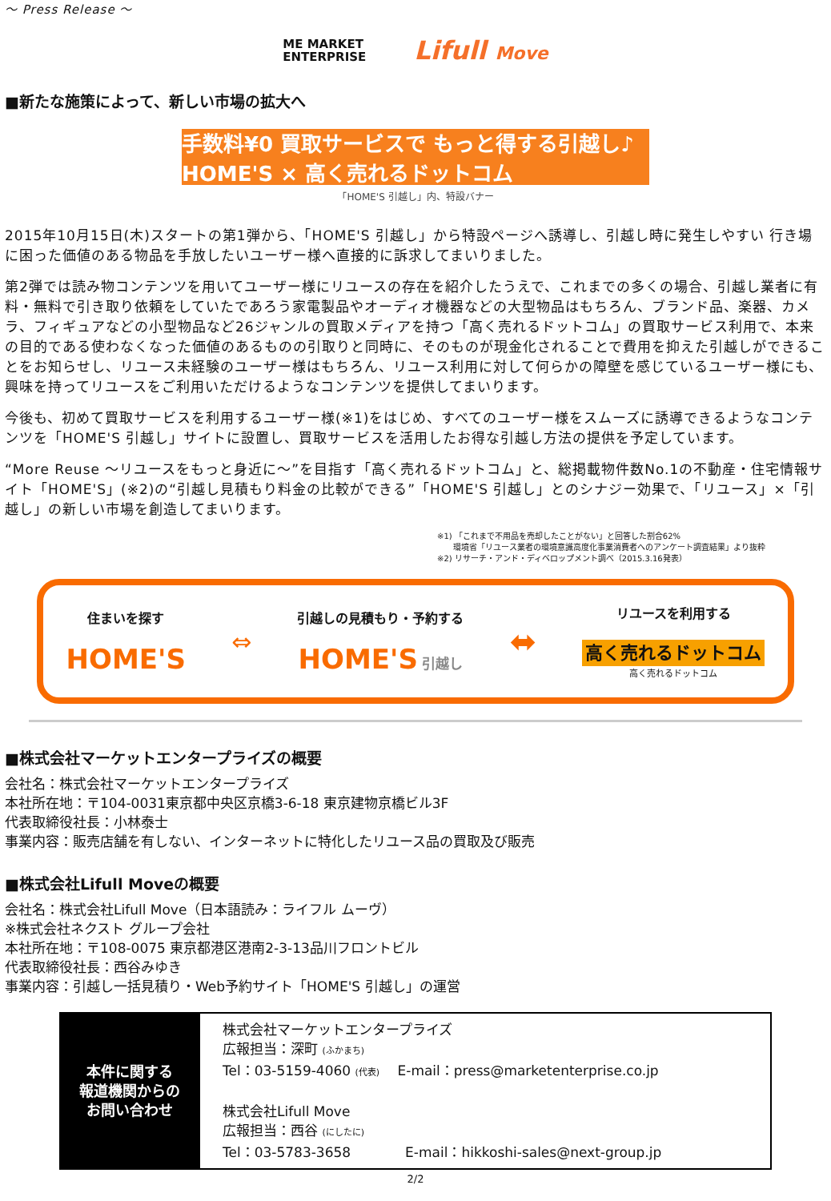～ Press Release ～
ME MARKET
ENTERPRISE
Lifull Move
■新たな施策によって、新しい市場の拡大へ
手数料¥0 買取サービスで もっと得する引越し♪ HOME'S × 高く売れるドットコム
「HOME'S 引越し」内、特設バナー
2015年10月15日(木)スタートの第1弾から、「HOME'S 引越し」から特設ページへ誘導し、引越し時に発生しやすい 行き場に困った価値のある物品を手放したいユーザー様へ直接的に訴求してまいりました。
第2弾では読み物コンテンツを用いてユーザー様にリユースの存在を紹介したうえで、これまでの多くの場合、引越し業者に有料・無料で引き取り依頼をしていたであろう家電製品やオーディオ機器などの大型物品はもちろん、ブランド品、楽器、カメラ、フィギュアなどの小型物品など26ジャンルの買取メディアを持つ「高く売れるドットコム」の買取サービス利用で、本来の目的である使わなくなった価値のあるものの引取りと同時に、そのものが現金化されることで費用を抑えた引越しができることをお知らせし、リユース未経験のユーザー様はもちろん、リユース利用に対して何らかの障壁を感じているユーザー様にも、興味を持ってリユースをご利用いただけるようなコンテンツを提供してまいります。
今後も、初めて買取サービスを利用するユーザー様(※1)をはじめ、すべてのユーザー様をスムーズに誘導できるようなコンテンツを「HOME'S 引越し」サイトに設置し、買取サービスを活用したお得な引越し方法の提供を予定しています。
“More Reuse ～リユースをもっと身近に～”を目指す「高く売れるドットコム」と、総掲載物件数No.1の不動産・住宅情報サイト「HOME'S」(※2)の“引越し見積もり料金の比較ができる”「HOME'S 引越し」とのシナジー効果で、「リユース」×「引越し」の新しい市場を創造してまいります。
※1) 「これまで不用品を売却したことがない」と回答した割合62%
　　環境省「リユース業者の環境意識高度化事業消費者へのアンケート調査結果」より抜粋
※2) リサーチ・アンド・ディベロップメント調べ（2015.3.16発表）
住まいを探す
HOME'S
⇔
引越しの見積もり・予約する
HOME'S 引越し
⬌
リユースを利用する
高く売れるドットコム
高く売れるドットコム
■株式会社マーケットエンタープライズの概要
会社名：株式会社マーケットエンタープライズ
本社所在地：〒104-0031東京都中央区京橋3-6-18 東京建物京橋ビル3F
代表取締役社長：小林泰士
事業内容：販売店舗を有しない、インターネットに特化したリユース品の買取及び販売
■株式会社Lifull Moveの概要
会社名：株式会社Lifull Move（日本語読み：ライフル ムーヴ）
※株式会社ネクスト グループ会社
本社所在地：〒108-0075 東京都港区港南2-3-13品川フロントビル
代表取締役社長：西谷みゆき
事業内容：引越し一括見積り・Web予約サイト「HOME'S 引越し」の運営
| 本件に関する 報道機関からの お問い合わせ | 株式会社マーケットエンタープライズ 広報担当：深町 (ふかまち) Tel：03-5159-4060 (代表) E-mail：press@marketenterprise.co.jp 株式会社Lifull Move 広報担当：西谷 (にしたに) Tel：03-5783-3658 E-mail：hikkoshi-sales@next-group.jp |
2/2